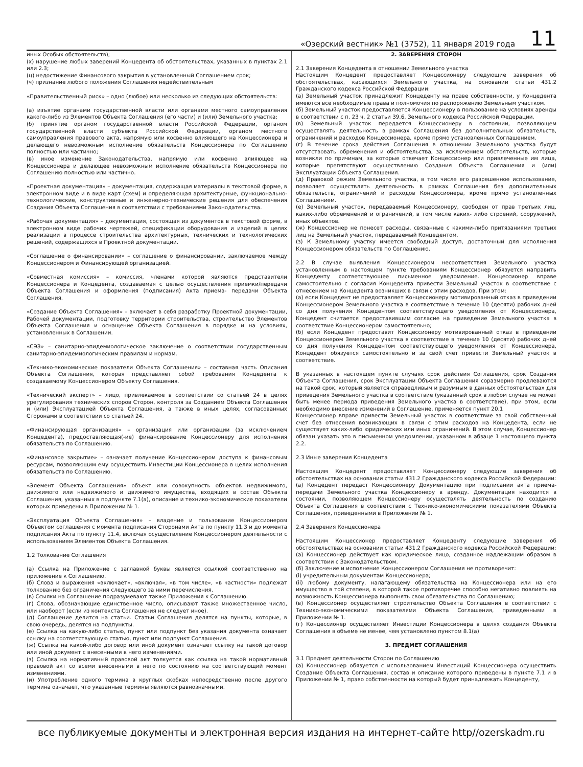«Озерский вестник» №1 (3752), 11 января 2019 года 11
иных Особых обстоятельств);
(х) нарушение любых заверений Концедента об обстоятельствах, указанных в пунктах 2.1 или 2.3;
(ц) недостижение Финансового закрытия в установленный Соглашением срок;
(ч) признание любого положения Соглашения недействительным
«Правительственный риск» – одно (любое) или несколько из следующих обстоятельств:
(а) изъятие органами государственной власти или органами местного самоуправления какого-либо из Элементов Объекта Соглашения (его части) и (или) Земельного участка;
(б) принятие органом государственной власти Российской Федерации, органом государственной власти субъекта Российской Федерации, органом местного самоуправления правового акта, напрямую или косвенно влияющего на Концессионера и делающего невозможным исполнение обязательств Концессионера по Соглашению полностью или частично;
(в) иное изменение Законодательства, напрямую или косвенно влияющее на Концессионера и делающее невозможным исполнение обязательств Концессионера по Соглашению полностью или частично.
«Проектная документация» – документация, содержащая материалы в текстовой форме, в электронном виде и в виде карт (схем) и определяющая архитектурные, функционально-технологические, конструктивные и инженерно-технические решения для обеспечения Создания Объекта Соглашения в соответствии с требованиями Законодательства.
«Рабочая документация» – документация, состоящая из документов в текстовой форме, в электронном виде рабочих чертежей, спецификации оборудования и изделий в целях реализации в процессе строительства архитектурных, технических и технологических решений, содержащихся в Проектной документации.
«Соглашение о финансировании» – соглашение о финансировании, заключаемое между Концессионером и Финансирующей организацией.
«Совместная комиссия» – комиссия, членами которой являются представители Концессионера и Концедента, создаваемая с целью осуществления приемки/передачи Объекта Соглашения и оформления (подписания) Акта приема- передачи Объекта Соглашения.
«Создание Объекта Соглашения» – включает в себя разработку Проектной документации, Рабочей документации, подготовку территории строительства, строительство Элементов Объекта Соглашения и оснащение Объекта Соглашения в порядке и на условиях, установленных в Соглашении.
«СЭЗ» – санитарно-эпидемиологическое заключение о соответствии государственным санитарно-эпидемиологическим правилам и нормам.
«Технико-экономические показатели Объекта Соглашения» – составная часть Описания Объекта Соглашения, которая представляет собой требования Концедента к создаваемому Концессионером Объекту Соглашения.
«Технический эксперт» – лицо, привлекаемое в соответствии со статьей 24 в целях урегулирования технических споров Сторон, контроля за Созданием Объекта Соглашения и (или) Эксплуатацией Объекта Соглашения, а также в иных целях, согласованных Сторонами в соответствии со статьей 24.
«Финансирующая организация» – организация или организации (за исключением Концедента), предоставляющая(-ие) финансирование Концессионеру для исполнения обязательств по Соглашению.
«Финансовое закрытие» – означает получение Концессионером доступа к финансовым ресурсам, позволяющим ему осуществить Инвестиции Концессионера в целях исполнения обязательств по Соглашению.
«Элемент Объекта Соглашения» объект или совокупность объектов недвижимого, движимого или недвижимого и движимого имущества, входящих в состав Объекта Соглашения, указанных в подпункте 7.1(а), описание и технико-экономические показатели которых приведены в Приложении № 1.
«Эксплуатация Объекта Соглашения» – владение и пользование Концессионером Объектом соглашения с момента подписания Сторонами Акта по пункту 11.3 и до момента подписания Акта по пункту 11.4, включая осуществление Концессионером деятельности с использованием Элементов Объекта Соглашения.
1.2 Толкование Соглашения
(а) Ссылка на Приложение с заглавной буквы является ссылкой соответственно на приложение к Соглашению.
(б) Слова и выражения «включает», «включая», «в том числе», «в частности» подлежат толкованию без ограничения следующего за ними перечисления.
(в) Ссылки на Соглашение подразумевают также Приложения к Соглашению.
(г) Слова, обозначающие единственное число, описывают также множественное число, или наоборот (если из контекста Соглашения не следует иное).
(д) Соглашение делится на статьи. Статьи Соглашения делятся на пункты, которые, в свою очередь, делятся на подпункты.
(е) Ссылка на какую-либо статью, пункт или подпункт без указания документа означает ссылку на соответствующую статью, пункт или подпункт Соглашения.
(ж) Ссылка на какой-либо договор или иной документ означает ссылку на такой договор или иной документ с внесенными в него изменениями.
(з) Ссылка на нормативный правовой акт толкуется как ссылка на такой нормативный правовой акт со всеми внесенными в него по состоянию на соответствующий момент изменениями.
(и) Употребление одного термина в круглых скобках непосредственно после другого термина означает, что указанные термины являются равнозначными.
2. ЗАВЕРЕНИЯ СТОРОН
2.1 Заверения Концедента в отношении Земельного участка
Настоящим Концедент предоставляет Концессионеру следующие заверения об обстоятельствах, касающихся Земельного участка, на основании статьи 431.2 Гражданского кодекса Российской Федерации:
(а) Земельный участок принадлежит Концеденту на праве собственности, у Концедента имеются все необходимые права и полномочия по распоряжению Земельным участком.
(б) Земельный участок предоставляется Концессионеру в пользование на условиях аренды в соответствии с п. 23 ч. 2 статьи 39.6. Земельного кодекса Российской Федерации.
(в) Земельный участок передается Концессионеру в состоянии, позволяющем осуществлять деятельность в рамках Соглашения без дополнительных обязательств, ограничений и расходов Концессионера, кроме прямо установленных Соглашением.
(г) В течение срока действия Соглашения в отношении Земельного участка будут отсутствовать обременения и обстоятельства, за исключением обстоятельств, которые возникли по причинам, за которые отвечает Концессионер или привлеченные им лица, которые препятствуют осуществлению Создания Объекта Соглашения и (или) Эксплуатации Объекта Соглашения.
(д) Правовой режим Земельного участка, в том числе его разрешенное использование, позволяет осуществлять деятельность в рамках Соглашения без дополнительных обязательств, ограничений и расходов Концессионера, кроме прямо установленных Соглашением.
(е) Земельный участок, передаваемый Концессионеру, свободен от прав третьих лиц, каких-либо обременений и ограничений, в том числе каких- либо строений, сооружений, иных объектов.
(ж) Концессионер не понесет расходы, связанные с какими-либо притязаниями третьих лиц на Земельный участок, передаваемый Концедентом.
(з) К Земельному участку имеется свободный доступ, достаточный для исполнения Концессионером обязательств по Соглашению.
2.2 В случае выявления Концессионером несоответствия Земельного участка установленным в настоящем пункте требованиям Концессионер обязуется направить Концеденту соответствующее письменное уведомление. Концессионер вправе самостоятельно с согласия Концедента привести Земельный участок в соответствие с отнесением на Концедента возникших в связи с этим расходов. При этом:
(а) если Концедент не предоставляет Концессионеру мотивированный отказ в приведении Концессионером Земельного участка в соответствие в течение 10 (десяти) рабочих дней со дня получения Концедентом соответствующего уведомления от Концессионера, Концедент считается предоставившим согласие на приведение Земельного участка в соответствие Концессионером самостоятельно;
(б) если Концедент предоставит Концессионеру мотивированный отказ в приведении Концессионером Земельного участка в соответствие в течение 10 (десяти) рабочих дней со дня получения Концедентом соответствующего уведомления от Концессионера, Концедент обязуется самостоятельно и за свой счет привести Земельный участок в соответствие.
В указанных в настоящем пункте случаях срок действия Соглашения, срок Создания Объекта Соглашения, срок Эксплуатации Объекта Соглашения соразмерно продлеваются на такой срок, который является справедливым и разумным в данных обстоятельствах для приведения Земельного участка в соответствие (указанный срок в любом случае не может быть менее периода приведения Земельного участка в соответствие), при этом, если необходимо внесение изменений в Соглашение, применяется пункт 20.1
Концессионер вправе привести Земельный участок в соответствие за свой собственный счет без отнесения возникающих в связи с этим расходов на Концедента, если не существует каких-либо юридических или иных ограничений. В этом случае, Концессионер обязан указать это в письменном уведомлении, указанном в абзаце 1 настоящего пункта 2.2.
2.3 Иные заверения Концедента
Настоящим Концедент предоставляет Концессионеру следующие заверения об обстоятельствах на основании статьи 431.2 Гражданского кодекса Российской Федерации:
(а) Концедент передаст Концессионеру Документацию при подписании акта приема-передачи Земельного участка Концессионеру в аренду. Документация находится в состоянии, позволяющем Концессионеру осуществлять деятельность по созданию Объекта Соглашения в соответствии с Технико-экономическими показателями Объекта Соглашения, приведенными в Приложении № 1.
2.4 Заверения Концессионера
Настоящим Концессионер предоставляет Концеденту следующие заверения об обстоятельствах на основании статьи 431.2 Гражданского кодекса Российской Федерации:
(а) Концессионер действует как юридическое лицо, созданное надлежащим образом в соответствии с Законодательством.
(б) Заключение и исполнение Концессионером Соглашения не противоречит:
(i) учредительным документам Концессионера;
(ii) любому документу, налагающему обязательства на Концессионера или на его имущество в той степени, в которой такое противоречие способно негативно повлиять на возможность Концессионера выполнять свои обязательства по Соглашению;
(в) Концессионер осуществляет строительство Объекта Соглашения в соответствии с Технико-экономическими показателями Объекта Соглашения, приведенными в Приложении № 1.
(г) Концессионер осуществляет Инвестиции Концессионера в целях создания Объекта Соглашения в объеме не менее, чем установлено пунктом 8.1(а)
3. ПРЕДМЕТ СОГЛАШЕНИЯ
3.1 Предмет деятельности Сторон по Соглашению
(а) Концессионер обязуется с использованием Инвестиций Концессионера осуществить Создание Объекта Соглашения, состав и описание которого приведены в пункте 7.1 и в Приложении № 1, право собственности на который будет принадлежать Концеденту,
все публикуемые документы и электронная версия издания на интернет-сайте http//ozerskadm.ru